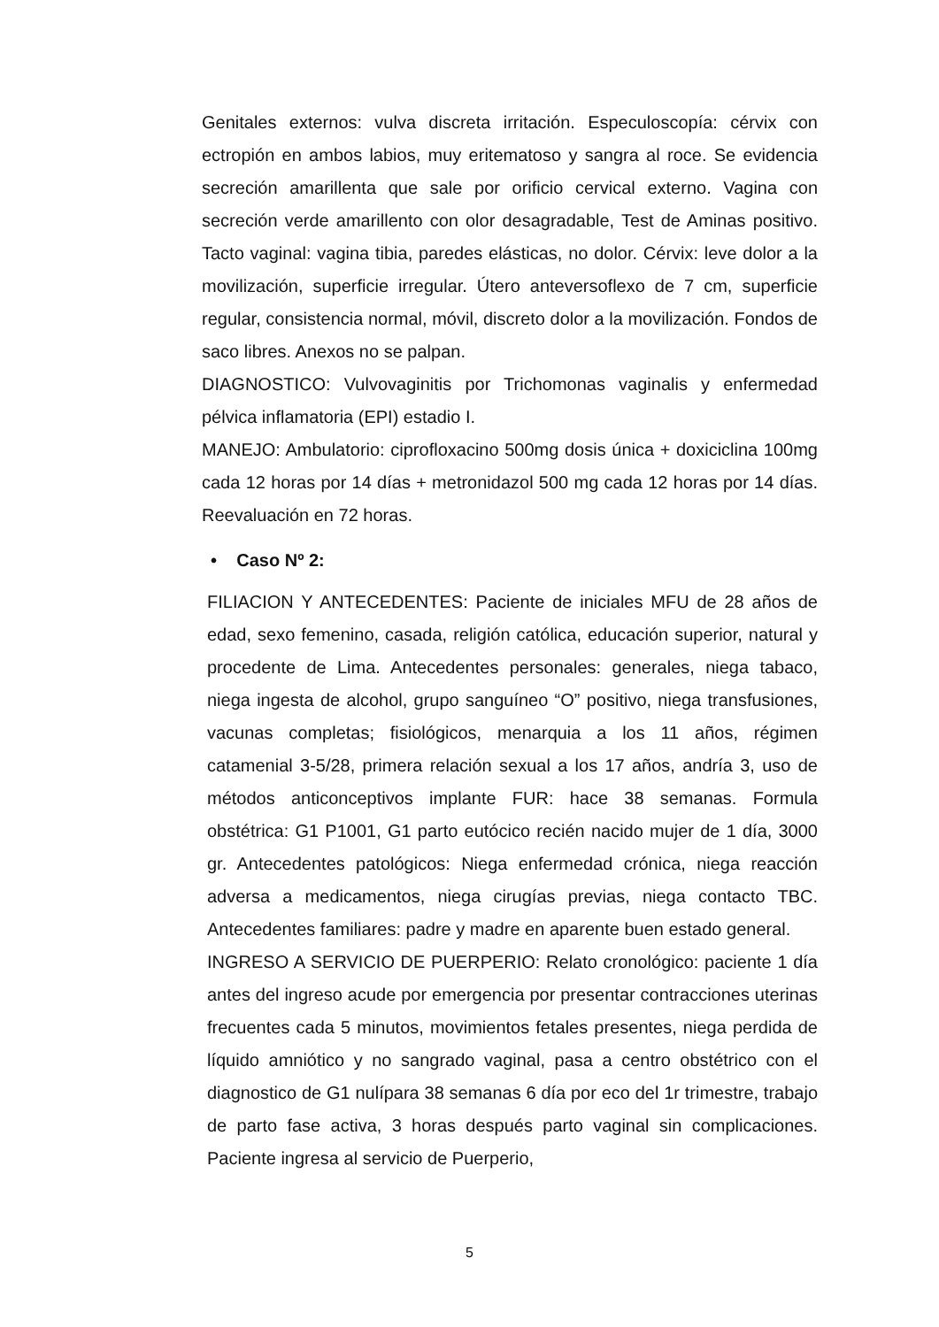Genitales externos: vulva discreta irritación. Especuloscopía: cérvix con ectropión en ambos labios, muy eritematoso y sangra al roce. Se evidencia secreción amarillenta que sale por orificio cervical externo. Vagina con secreción verde amarillento con olor desagradable, Test de Aminas positivo. Tacto vaginal: vagina tibia, paredes elásticas, no dolor. Cérvix: leve dolor a la movilización, superficie irregular. Útero anteversoflexo de 7 cm, superficie regular, consistencia normal, móvil, discreto dolor a la movilización. Fondos de saco libres. Anexos no se palpan.
DIAGNOSTICO: Vulvovaginitis por Trichomonas vaginalis y enfermedad pélvica inflamatoria (EPI) estadio I.
MANEJO: Ambulatorio: ciprofloxacino 500mg dosis única + doxiciclina 100mg cada 12 horas por 14 días + metronidazol 500 mg cada 12 horas por 14 días. Reevaluación en 72 horas.
• Caso Nº 2:
FILIACION Y ANTECEDENTES: Paciente de iniciales MFU de 28 años de edad, sexo femenino, casada, religión católica, educación superior, natural y procedente de Lima. Antecedentes personales: generales, niega tabaco, niega ingesta de alcohol, grupo sanguíneo “O” positivo, niega transfusiones, vacunas completas; fisiológicos, menarquia a los 11 años, régimen catamenial 3-5/28, primera relación sexual a los 17 años, andría 3, uso de métodos anticonceptivos implante FUR: hace 38 semanas. Formula obstétrica: G1 P1001, G1 parto eutócico recién nacido mujer de 1 día, 3000 gr. Antecedentes patológicos: Niega enfermedad crónica, niega reacción adversa a medicamentos, niega cirugías previas, niega contacto TBC. Antecedentes familiares: padre y madre en aparente buen estado general.
INGRESO A SERVICIO DE PUERPERIO: Relato cronológico: paciente 1 día antes del ingreso acude por emergencia por presentar contracciones uterinas frecuentes cada 5 minutos, movimientos fetales presentes, niega perdida de líquido amniótico y no sangrado vaginal, pasa a centro obstétrico con el diagnostico de G1 nulípara 38 semanas 6 día por eco del 1r trimestre, trabajo de parto fase activa, 3 horas después parto vaginal sin complicaciones. Paciente ingresa al servicio de Puerperio,
5